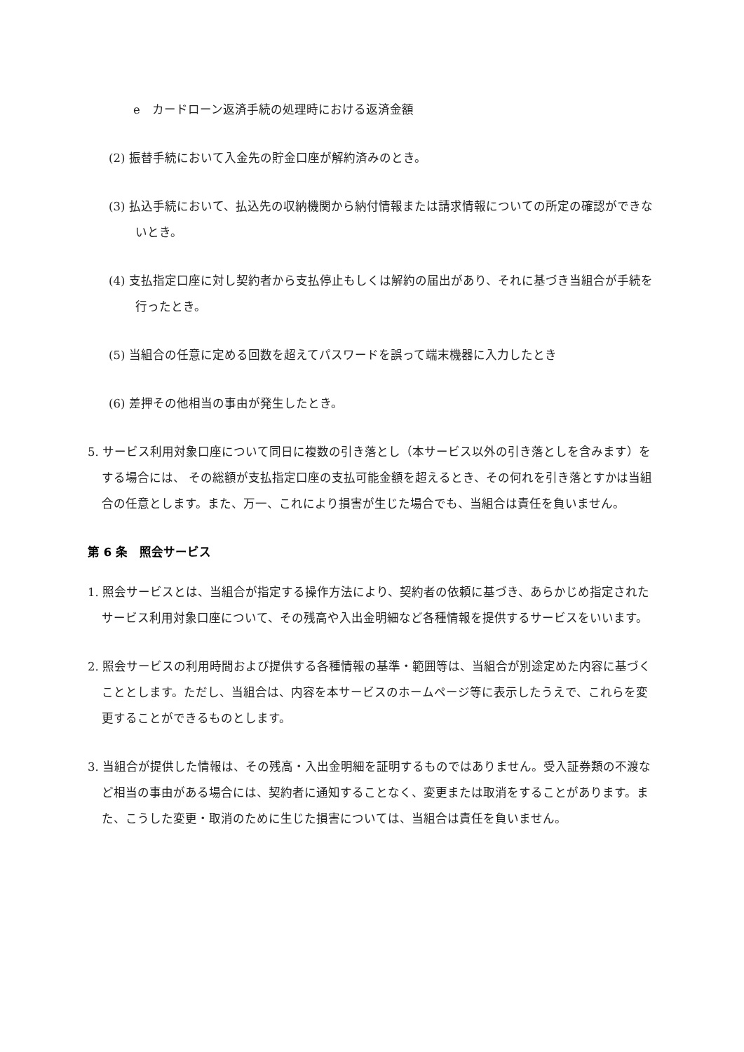e　カードローン返済手続の処理時における返済金額
(2) 振替手続において入金先の貯金口座が解約済みのとき。
(3) 払込手続において、払込先の収納機関から納付情報または請求情報についての所定の確認ができないとき。
(4) 支払指定口座に対し契約者から支払停止もしくは解約の届出があり、それに基づき当組合が手続を行ったとき。
(5) 当組合の任意に定める回数を超えてパスワードを誤って端末機器に入力したとき
(6) 差押その他相当の事由が発生したとき。
5. サービス利用対象口座について同日に複数の引き落とし（本サービス以外の引き落としを含みます）をする場合には、 その総額が支払指定口座の支払可能金額を超えるとき、その何れを引き落とすかは当組合の任意とします。また、万一、これにより損害が生じた場合でも、当組合は責任を負いません。
第 6 条　照会サービス
1. 照会サービスとは、当組合が指定する操作方法により、契約者の依頼に基づき、あらかじめ指定されたサービス利用対象口座について、その残高や入出金明細など各種情報を提供するサービスをいいます。
2. 照会サービスの利用時間および提供する各種情報の基準・範囲等は、当組合が別途定めた内容に基づくこととします。ただし、当組合は、内容を本サービスのホームページ等に表示したうえで、これらを変更することができるものとします。
3. 当組合が提供した情報は、その残高・入出金明細を証明するものではありません。受入証券類の不渡など相当の事由がある場合には、契約者に通知することなく、変更または取消をすることがあります。また、こうした変更・取消のために生じた損害については、当組合は責任を負いません。